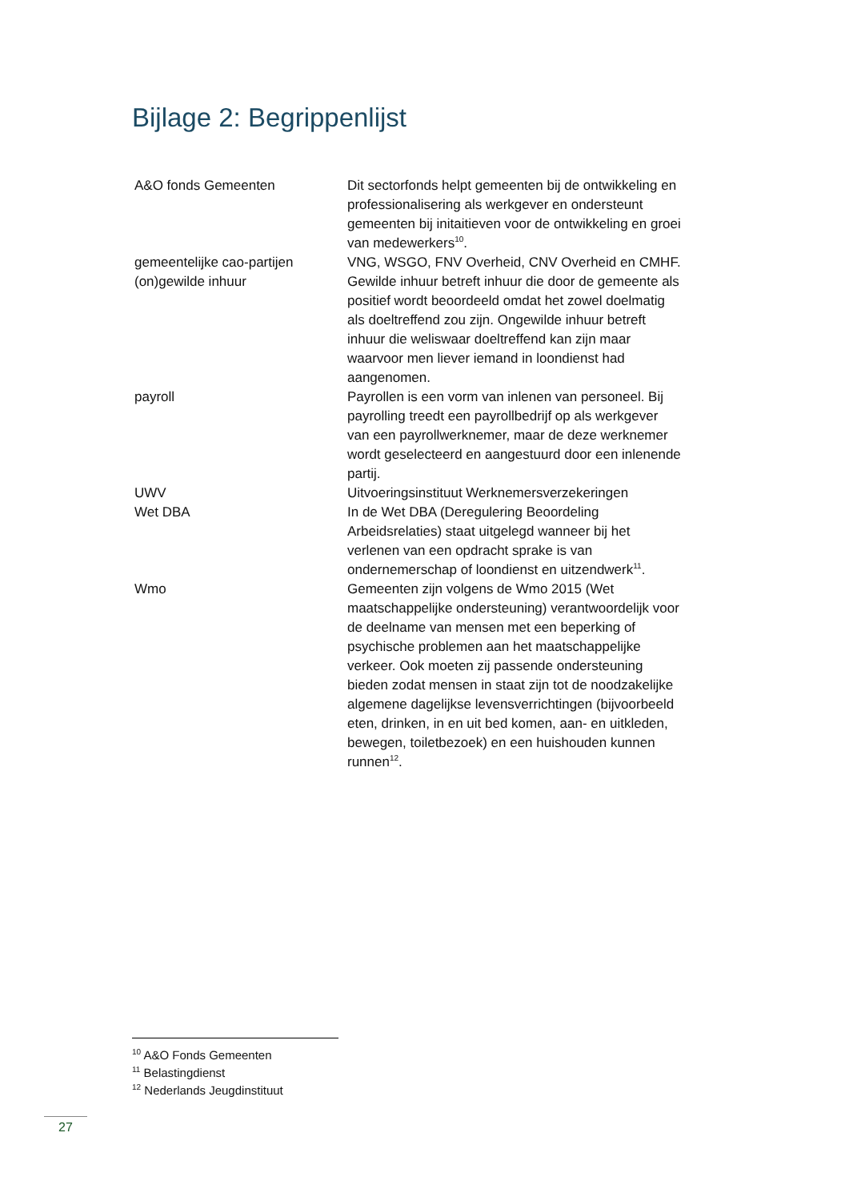Bijlage 2: Begrippenlijst
| A&O fonds Gemeenten | Dit sectorfonds helpt gemeenten bij de ontwikkeling en professionalisering als werkgever en ondersteunt gemeenten bij initaitieven voor de ontwikkeling en groei van medewerkers<sup>10</sup>. |
| gemeentelijke cao-partijen | VNG, WSGO, FNV Overheid, CNV Overheid en CMHF. |
| (on)gewilde inhuur | Gewilde inhuur betreft inhuur die door de gemeente als positief wordt beoordeeld omdat het zowel doelmatig als doeltreffend zou zijn. Ongewilde inhuur betreft inhuur die weliswaar doeltreffend kan zijn maar waarvoor men liever iemand in loondienst had aangenomen. |
| payroll | Payrollen is een vorm van inlenen van personeel. Bij payrolling treedt een payrollbedrijf op als werkgever van een payrollwerknemer, maar de deze werknemer wordt geselecteerd en aangestuurd door een inlenende partij. |
| UWV | Uitvoeringsinstituut Werknemersverzekeringen |
| Wet DBA | In de Wet DBA (Deregulering Beoordeling Arbeidsrelaties) staat uitgelegd wanneer bij het verlenen van een opdracht sprake is van ondernemerschap of loondienst en uitzendwerk<sup>11</sup>. |
| Wmo | Gemeenten zijn volgens de Wmo 2015 (Wet maatschappelijke ondersteuning) verantwoordelijk voor de deelname van mensen met een beperking of psychische problemen aan het maatschappelijke verkeer. Ook moeten zij passende ondersteuning bieden zodat mensen in staat zijn tot de noodzakelijke algemene dagelijkse levensverrichtingen (bijvoorbeeld eten, drinken, in en uit bed komen, aan- en uitkleden, bewegen, toiletbezoek) en een huishouden kunnen runnen<sup>12</sup>. |
<sup>10</sup> A&O Fonds Gemeenten
<sup>11</sup> Belastingdienst
<sup>12</sup> Nederlands Jeugdinstituut
27